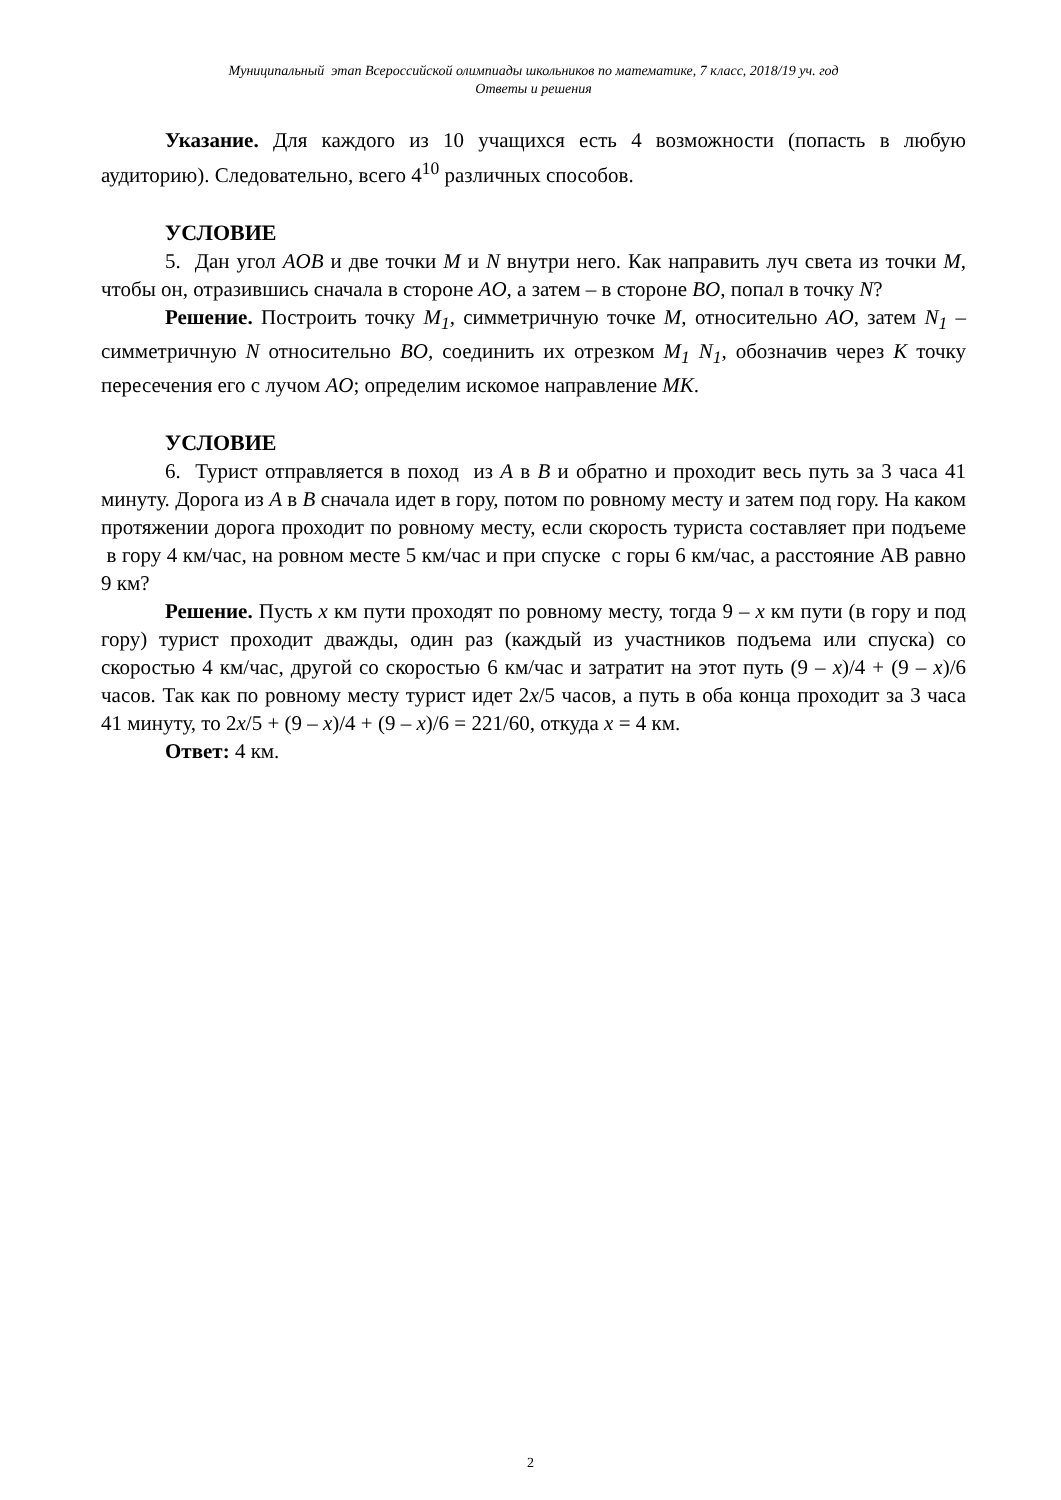Муниципальный этап Всероссийской олимпиады школьников по математике, 7 класс, 2018/19 уч. год
Ответы и решения
Указание. Для каждого из 10 учащихся есть 4 возможности (попасть в любую аудиторию). Следовательно, всего 4<sup>10</sup> различных способов.
УСЛОВИЕ
5. Дан угол AOB и две точки M и N внутри него. Как направить луч света из точки M, чтобы он, отразившись сначала в стороне AO, а затем – в стороне BO, попал в точку N?
Решение. Построить точку M<sub>1</sub>, симметричную точке M, относительно AO, затем N<sub>1</sub> – симметричную N относительно BO, соединить их отрезком M<sub>1</sub> N<sub>1</sub>, обозначив через K точку пересечения его с лучом AO; определим искомое направление MK.
УСЛОВИЕ
6. Турист отправляется в поход из A в B и обратно и проходит весь путь за 3 часа 41 минуту. Дорога из A в B сначала идет в гору, потом по ровному месту и затем под гору. На каком протяжении дорога проходит по ровному месту, если скорость туриста составляет при подъеме в гору 4 км/час, на ровном месте 5 км/час и при спуске с горы 6 км/час, а расстояние AB равно 9 км?
Решение. Пусть x км пути проходят по ровному месту, тогда 9 – x км пути (в гору и под гору) турист проходит дважды, один раз (каждый из участников подъема или спуска) со скоростью 4 км/час, другой со скоростью 6 км/час и затратит на этот путь (9 – x)/4 + (9 – x)/6 часов. Так как по ровному месту турист идет 2x/5 часов, а путь в оба конца проходит за 3 часа 41 минуту, то 2x/5 + (9 – x)/4 + (9 – x)/6 = 221/60, откуда x = 4 км.
Ответ: 4 км.
2